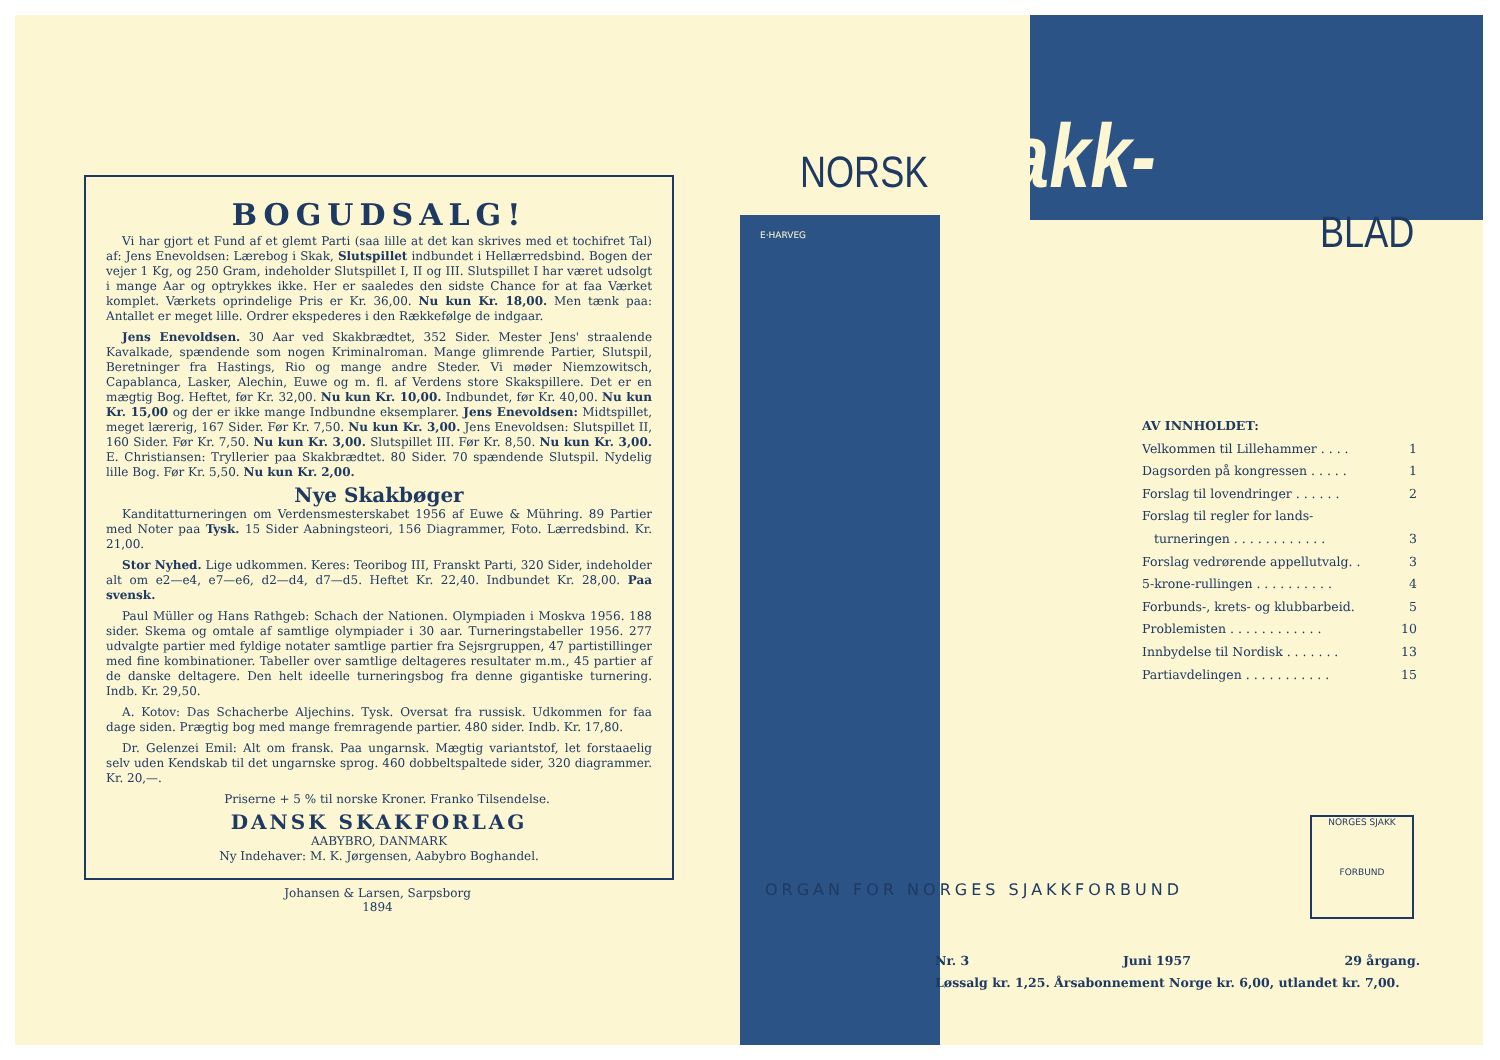BOGUDSALG!
Vi har gjort et Fund af et glemt Parti (saa lille at det kan skrives med et tochifret Tal) af: Jens Enevoldsen: Lærebog i Skak, Slutspillet indbundet i Hellærredsbind. Bogen der vejer 1 Kg, og 250 Gram, indeholder Slutspillet I, II og III. Slutspillet I har været udsolgt i mange Aar og optrykkes ikke. Her er saaledes den sidste Chance for at faa Værket komplet. Værkets oprindelige Pris er Kr. 36,00. Nu kun Kr. 18,00. Men tænk paa: Antallet er meget lille. Ordrer ekspederes i den Rækkefølge de indgaar.
Jens Enevoldsen. 30 Aar ved Skakbrædtet, 352 Sider. Mester Jens' straalende Kavalkade, spændende som nogen Kriminalroman. Mange glimrende Partier, Slutspil, Beretninger fra Hastings, Rio og mange andre Steder. Vi møder Niemzowitsch, Capablanca, Lasker, Alechin, Euwe og m. fl. af Verdens store Skakspillere. Det er en mægtig Bog. Heftet, før Kr. 32,00. Nu kun Kr. 10,00. Indbundet, før Kr. 40,00. Nu kun Kr. 15,00 og der er ikke mange Indbundne eksemplarer. Jens Enevoldsen: Midtspillet, meget lærerig, 167 Sider. Før Kr. 7,50. Nu kun Kr. 3,00. Jens Enevoldsen: Slutspillet II, 160 Sider. Før Kr. 7,50. Nu kun Kr. 3,00. Slutspillet III. Før Kr. 8,50. Nu kun Kr. 3,00. E. Christiansen: Tryllerier paa Skakbrædtet. 80 Sider. 70 spændende Slutspil. Nydelig lille Bog. Før Kr. 5,50. Nu kun Kr. 2,00.
Nye Skakbøger
Kanditatturneringen om Verdensmesterskabet 1956 af Euwe & Mühring. 89 Partier med Noter paa Tysk. 15 Sider Aabningsteori, 156 Diagrammer, Foto. Lærredsbind. Kr. 21,00.
Stor Nyhed. Lige udkommen. Keres: Teoribog III, Franskt Parti, 320 Sider, indeholder alt om e2—e4, e7—e6, d2—d4, d7—d5. Heftet Kr. 22,40. Indbundet Kr. 28,00. Paa svensk.
Paul Müller og Hans Rathgeb: Schach der Nationen. Olympiaden i Moskva 1956. 188 sider. Skema og omtale af samtlige olympiader i 30 aar. Turneringstabeller 1956. 277 udvalgte partier med fyldige notater samtlige partier fra Sejsrgruppen, 47 partistillinger med fine kombinationer. Tabeller over samtlige deltageres resultater m.m., 45 partier af de danske deltagere. Den helt ideelle turneringsbog fra denne gigantiske turnering. Indb. Kr. 29,50.
A. Kotov: Das Schacherbe Aljechins. Tysk. Oversat fra russisk. Udkommen for faa dage siden. Prægtig bog med mange fremragende partier. 480 sider. Indb. Kr. 17,80.
Dr. Gelenzei Emil: Alt om fransk. Paa ungarnsk. Mægtig variantstof, let forstaaelig selv uden Kendskab til det ungarnske sprog. 460 dobbeltspaltede sider, 320 diagrammer. Kr. 20,—.
Priserne + 5 % til norske Kroner. Franko Tilsendelse.
DANSK SKAKFORLAG
AABYBRO, DANMARK
Ny Indehaver: M. K. Jørgensen, Aabybro Boghandel.
Johansen & Larsen, Sarpsborg
1894
NORSK Sjakk-
BLAD
E·HARVEG
AV INNHOLDET:
Velkommen til Lillehammer . . . . 1
Dagsorden på kongressen . . . . . 1
Forslag til lovendringer . . . . . . 2
Forslag til regler for lands-
turneringen . . . . . . . . . . . . 3
Forslag vedrørende appellutvalg. . 3
5-krone-rullingen . . . . . . . . . . 4
Forbunds-, krets- og klubbarbeid. 5
Problemisten . . . . . . . . . . . . 10
Innbydelse til Nordisk . . . . . . . 13
Partiavdelingen . . . . . . . . . . . 15
ORGAN FOR NORGES SJAKKFORBUND
NORGES SJAKK
FORBUND
Nr. 3 Juni 1957 29 årgang.
Løssalg kr. 1,25. Årsabonnement Norge kr. 6,00, utlandet kr. 7,00.